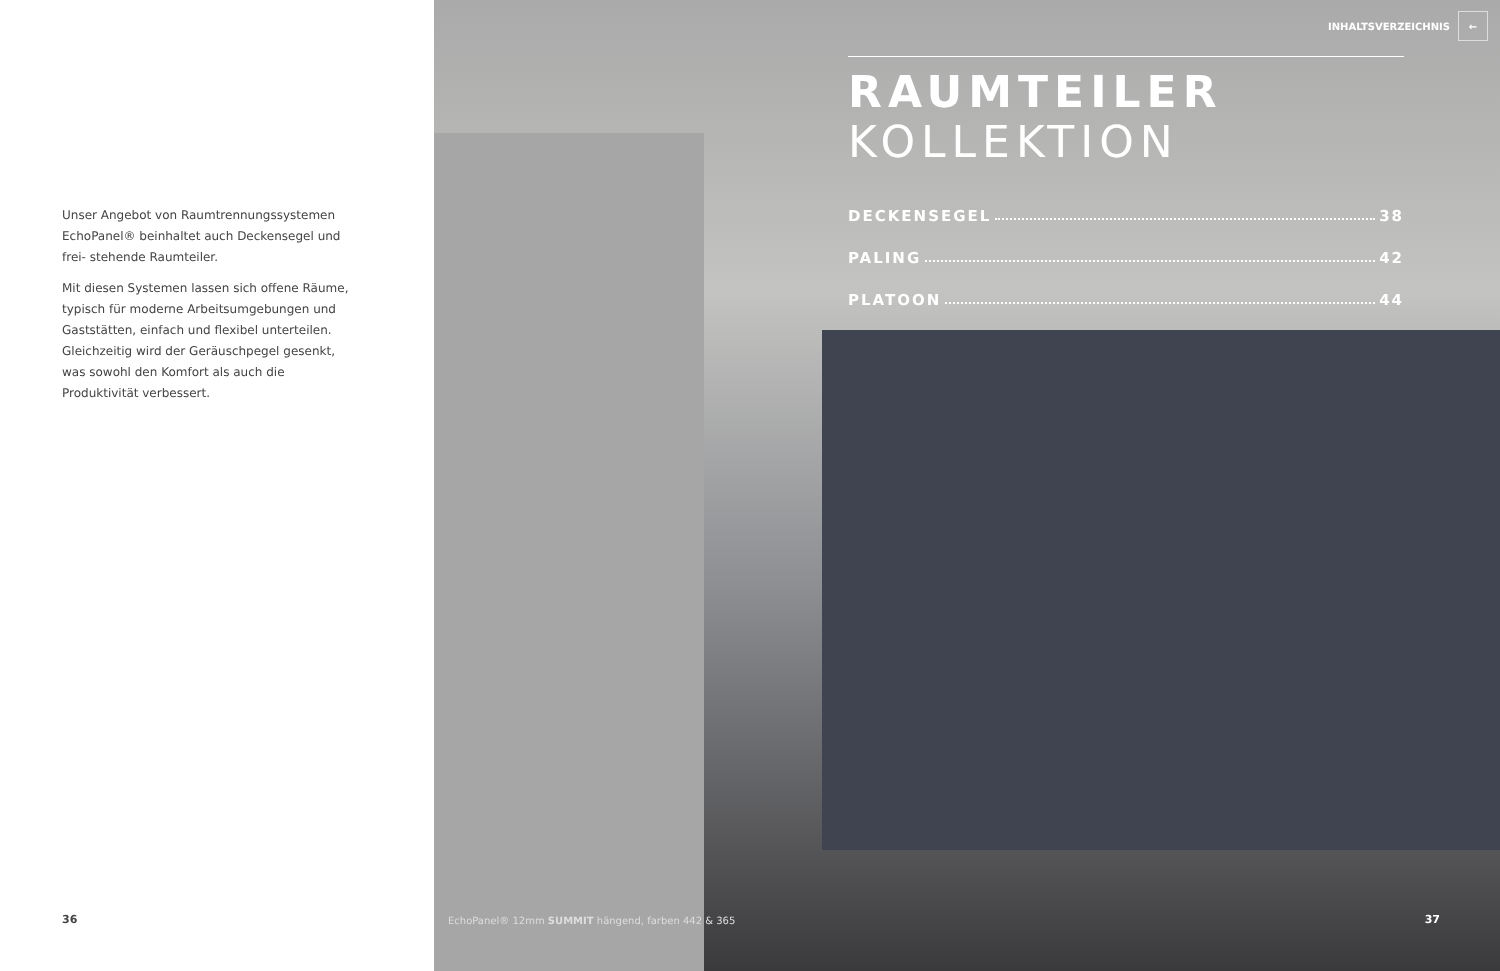Unser Angebot von Raumtrennungssystemen EchoPanel® beinhaltet auch Deckensegel und frei- stehende Raumteiler.
Mit diesen Systemen lassen sich offene Räume, typisch für moderne Arbeitsumgebungen und Gaststätten, einfach und flexibel unterteilen. Gleichzeitig wird der Geräuschpegel gesenkt, was sowohl den Komfort als auch die Produktivität verbessert.
36
INHALTSVERZEICHNIS ←
RAUMTEILER
KOLLEKTION
DECKENSEGEL 38
PALING 42
PLATOON 44
EchoPanel® 12mm SUMMIT hängend, farben 442 & 365
37